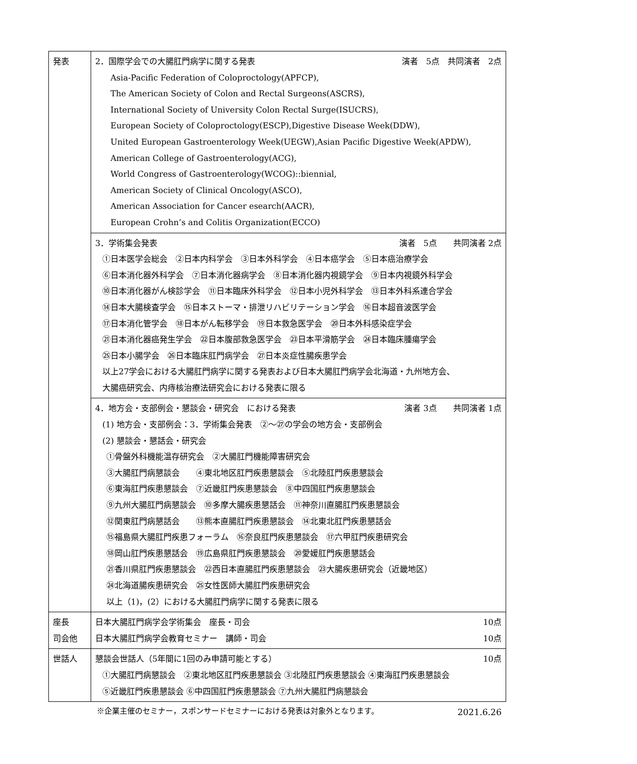| 発表 | 2．国際学会での大腸肛門病学に関する発表 演者 5点 共同演者 2点 Asia-Pacific Federation of Coloproctology(APFCP), The American Society of Colon and Rectal Surgeons(ASCRS), International Society of University Colon Rectal Surge(ISUCRS), European Society of Coloproctology(ESCP),Digestive Disease Week(DDW), United European Gastroenterology Week(UEGW),Asian Pacific Digestive Week(APDW), American College of Gastroenterology(ACG), World Congress of Gastroenterology(WCOG)::biennial, American Society of Clinical Oncology(ASCO), American Association for Cancer esearch(AACR), European Crohn’s and Colitis Organization(ECCO) |
| | 3．学術集会発表 演者 5点 共同演者 2点 ①日本医学会総会 ②日本内科学会 ③日本外科学会 ④日本癌学会 ⑤日本癌治療学会 ⑥日本消化器外科学会 ⑦日本消化器病学会 ⑧日本消化器内視鏡学会 ⑨日本内視鏡外科学会 ⑩日本消化器がん検診学会 ⑪日本臨床外科学会 ⑫日本小児外科学会 ⑬日本外科系連合学会 ⑭日本大腸検査学会 ⑮日本ストーマ・排泄リハビリテーション学会 ⑯日本超音波医学会 ⑰日本消化管学会 ⑱日本がん転移学会 ⑲日本救急医学会 ⑳日本外科感染症学会 ㉑日本消化器癌発生学会 ㉒日本腹部救急医学会 ㉓日本平滑筋学会 ㉔日本臨床腫瘍学会 ㉕日本小腸学会 ㉖日本臨床肛門病学会 ㉗日本炎症性腸疾患学会 以上27学会における大腸肛門病学に関する発表および日本大腸肛門病学会北海道・九州地方会、 大腸癌研究会、内痔核治療法研究会における発表に限る |
| | 4．地方会・支部例会・懇談会・研究会 における発表 演者 3点 共同演者 1点 (1) 地方会・支部例会：3．学術集会発表 ②～㉗の学会の地方会・支部例会 (2) 懇談会・懇話会・研究会 ①骨盤外科機能温存研究会 ②大腸肛門機能障害研究会 ③大腸肛門病懇談会 ④東北地区肛門疾患懇談会 ⑤北陸肛門疾患懇談会 ⑥東海肛門疾患懇談会 ⑦近畿肛門疾患懇談会 ⑧中四国肛門疾患懇談会 ⑨九州大腸肛門病懇談会 ⑩多摩大腸疾患懇話会 ⑪神奈川直腸肛門疾患懇談会 ⑫関東肛門病懇話会 ⑬熊本直腸肛門疾患懇談会 ⑭北東北肛門疾患懇話会 ⑮福島県大腸肛門疾患フォーラム ⑯奈良肛門疾患懇談会 ⑰六甲肛門疾患研究会 ⑱岡山肛門疾患懇話会 ⑲広島県肛門疾患懇談会 ⑳愛媛肛門疾患懇話会 ㉑香川県肛門疾患懇談会 ㉒西日本直腸肛門疾患懇談会 ㉓大腸疾患研究会（近畿地区） ㉔北海道腸疾患研究会 ㉕女性医師大腸肛門疾患研究会 以上（1)，(2）における大腸肛門病学に関する発表に限る |
| 座長 司会他 | 日本大腸肛門病学会学術集会 座長・司会 10点 日本大腸肛門病学会教育セミナー 講師・司会 10点 |
| 世話人 | 懇談会世話人（5年間に1回のみ申請可能とする） 10点 ①大腸肛門病懇談会 ②東北地区肛門疾患懇談会 ③北陸肛門疾患懇談会 ④東海肛門疾患懇談会 ⑤近畿肛門疾患懇談会 ⑥中四国肛門疾患懇談会 ⑦九州大腸肛門病懇談会 |
※企業主催のセミナー，スポンサードセミナーにおける発表は対象外となります。
2021.6.26